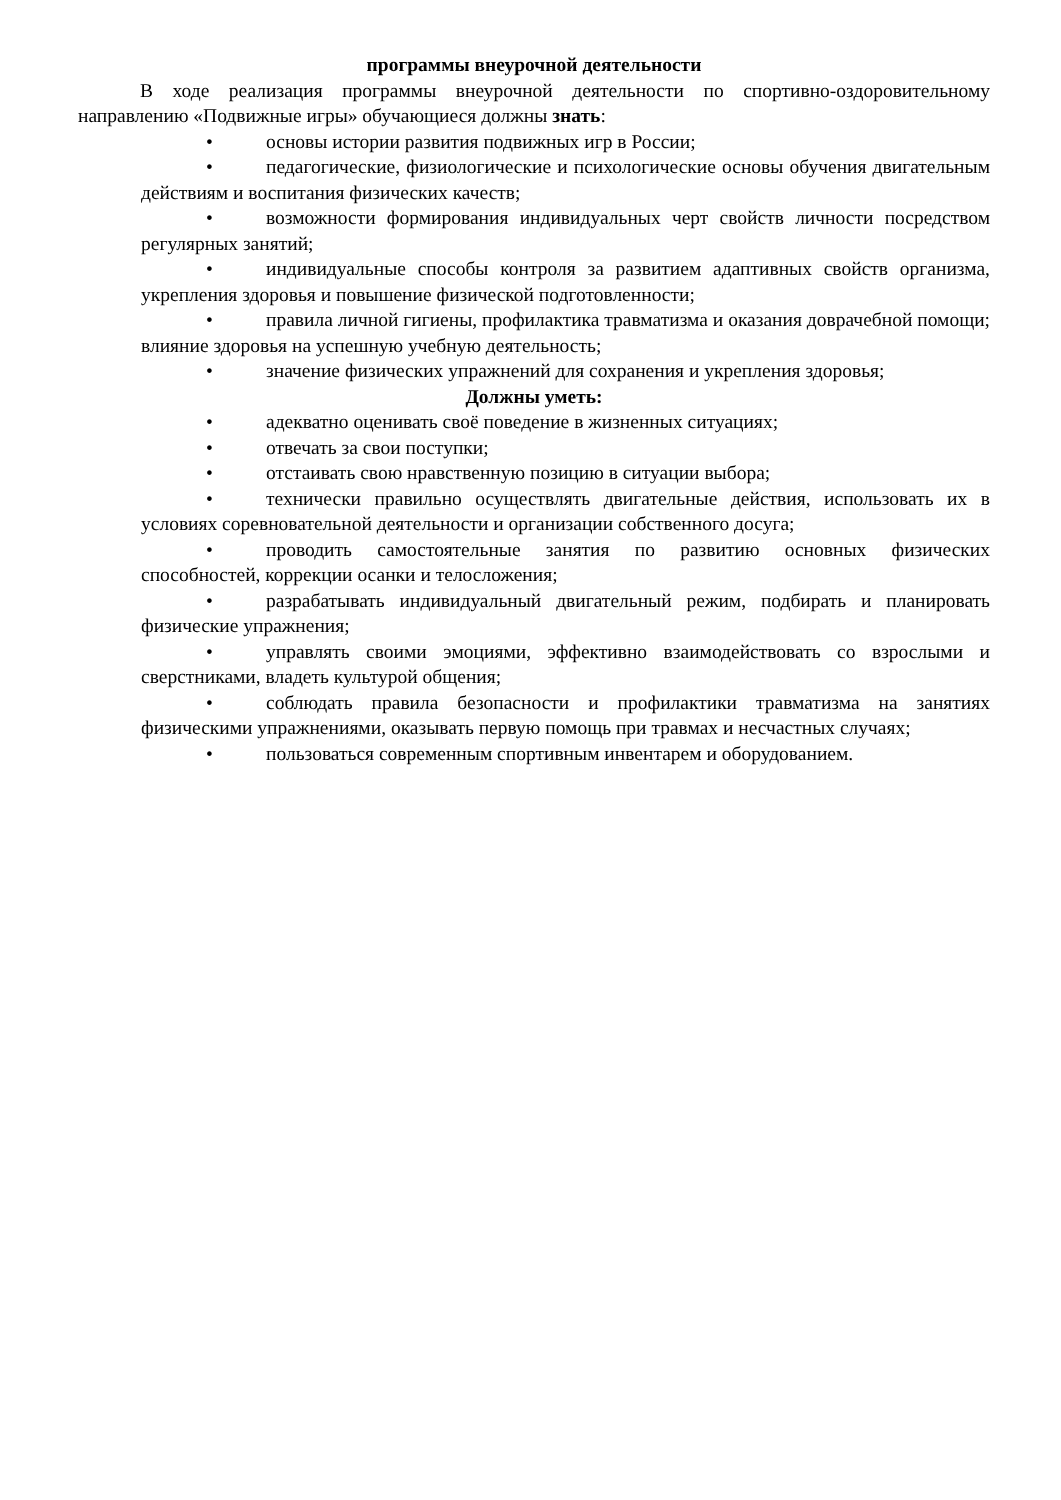программы внеурочной деятельности
В ходе реализация программы внеурочной деятельности по спортивно-оздоровительному направлению «Подвижные игры» обучающиеся должны знать:
• основы истории развития подвижных игр в России;
• педагогические, физиологические и психологические основы обучения двигательным действиям и воспитания физических качеств;
• возможности формирования индивидуальных черт свойств личности посредством регулярных занятий;
• индивидуальные способы контроля за развитием адаптивных свойств организма, укрепления здоровья и повышение физической подготовленности;
• правила личной гигиены, профилактика травматизма и оказания доврачебной помощи; влияние здоровья на успешную учебную деятельность;
• значение физических упражнений для сохранения и укрепления здоровья;
Должны уметь:
• адекватно оценивать своё поведение в жизненных ситуациях;
• отвечать за свои поступки;
• отстаивать свою нравственную позицию в ситуации выбора;
• технически правильно осуществлять двигательные действия, использовать их в условиях соревновательной деятельности и организации собственного досуга;
• проводить самостоятельные занятия по развитию основных физических способностей, коррекции осанки и телосложения;
• разрабатывать индивидуальный двигательный режим, подбирать и планировать физические упражнения;
• управлять своими эмоциями, эффективно взаимодействовать со взрослыми и сверстниками, владеть культурой общения;
• соблюдать правила безопасности и профилактики травматизма на занятиях физическими упражнениями, оказывать первую помощь при травмах и несчастных случаях;
• пользоваться современным спортивным инвентарем и оборудованием.